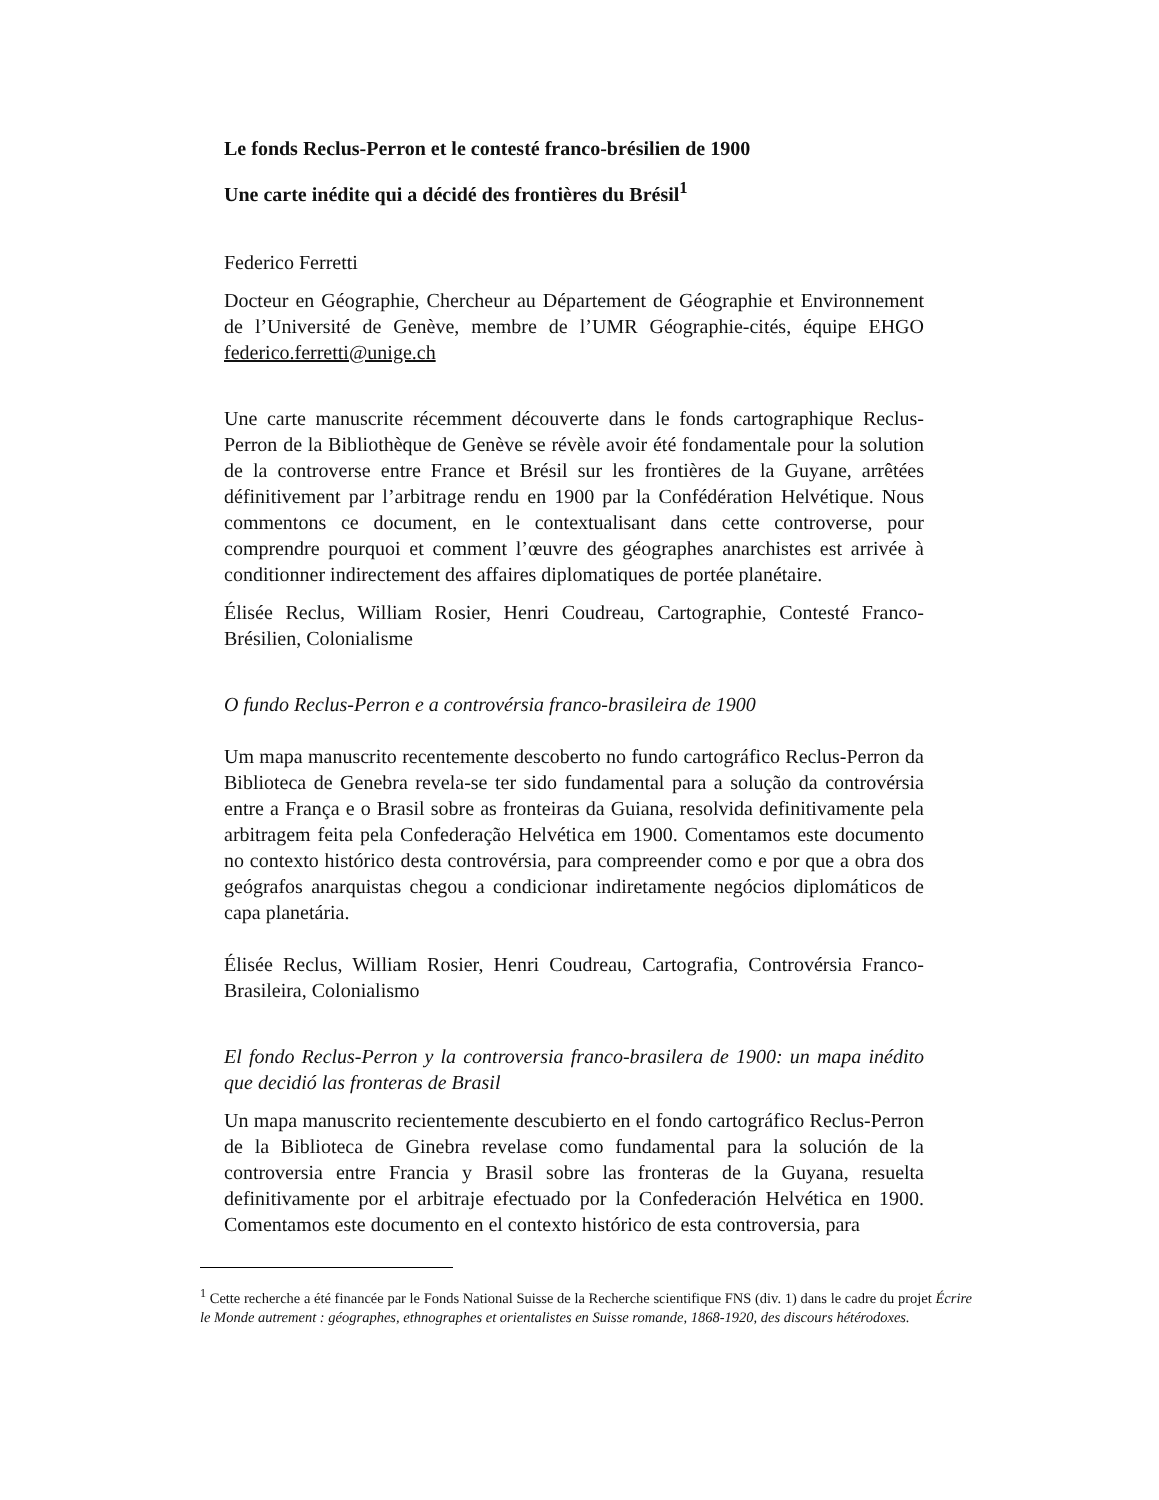Le fonds Reclus-Perron et le contesté franco-brésilien de 1900
Une carte inédite qui a décidé des frontières du Brésil<sup>1</sup>
Federico Ferretti
Docteur en Géographie, Chercheur au Département de Géographie et Environnement de l’Université de Genève, membre de l’UMR Géographie-cités, équipe EHGO federico.ferretti@unige.ch
Une carte manuscrite récemment découverte dans le fonds cartographique Reclus-Perron de la Bibliothèque de Genève se révèle avoir été fondamentale pour la solution de la controverse entre France et Brésil sur les frontières de la Guyane, arrêtées définitivement par l’arbitrage rendu en 1900 par la Confédération Helvétique. Nous commentons ce document, en le contextualisant dans cette controverse, pour comprendre pourquoi et comment l’œuvre des géographes anarchistes est arrivée à conditionner indirectement des affaires diplomatiques de portée planétaire.
Élisée Reclus, William Rosier, Henri Coudreau, Cartographie, Contesté Franco-Brésilien, Colonialisme
O fundo Reclus-Perron e a controvérsia franco-brasileira de 1900
Um mapa manuscrito recentemente descoberto no fundo cartográfico Reclus-Perron da Biblioteca de Genebra revela-se ter sido fundamental para a solução da controvérsia entre a França e o Brasil sobre as fronteiras da Guiana, resolvida definitivamente pela arbitragem feita pela Confederação Helvética em 1900. Comentamos este documento no contexto histórico desta controvérsia, para compreender como e por que a obra dos geógrafos anarquistas chegou a condicionar indiretamente negócios diplomáticos de capa planetária.
Élisée Reclus, William Rosier, Henri Coudreau, Cartografia, Controvérsia Franco-Brasileira, Colonialismo
El fondo Reclus-Perron y la controversia franco-brasilera de 1900: un mapa inédito que decidió las fronteras de Brasil
Un mapa manuscrito recientemente descubierto en el fondo cartográfico Reclus-Perron de la Biblioteca de Ginebra revelase como fundamental para la solución de la controversia entre Francia y Brasil sobre las fronteras de la Guyana, resuelta definitivamente por el arbitraje efectuado por la Confederación Helvética en 1900. Comentamos este documento en el contexto histórico de esta controversia, para
<sup>1</sup> Cette recherche a été financée par le Fonds National Suisse de la Recherche scientifique FNS (div. 1) dans le cadre du projet Écrire le Monde autrement : géographes, ethnographes et orientalistes en Suisse romande, 1868-1920, des discours hétérodoxes.